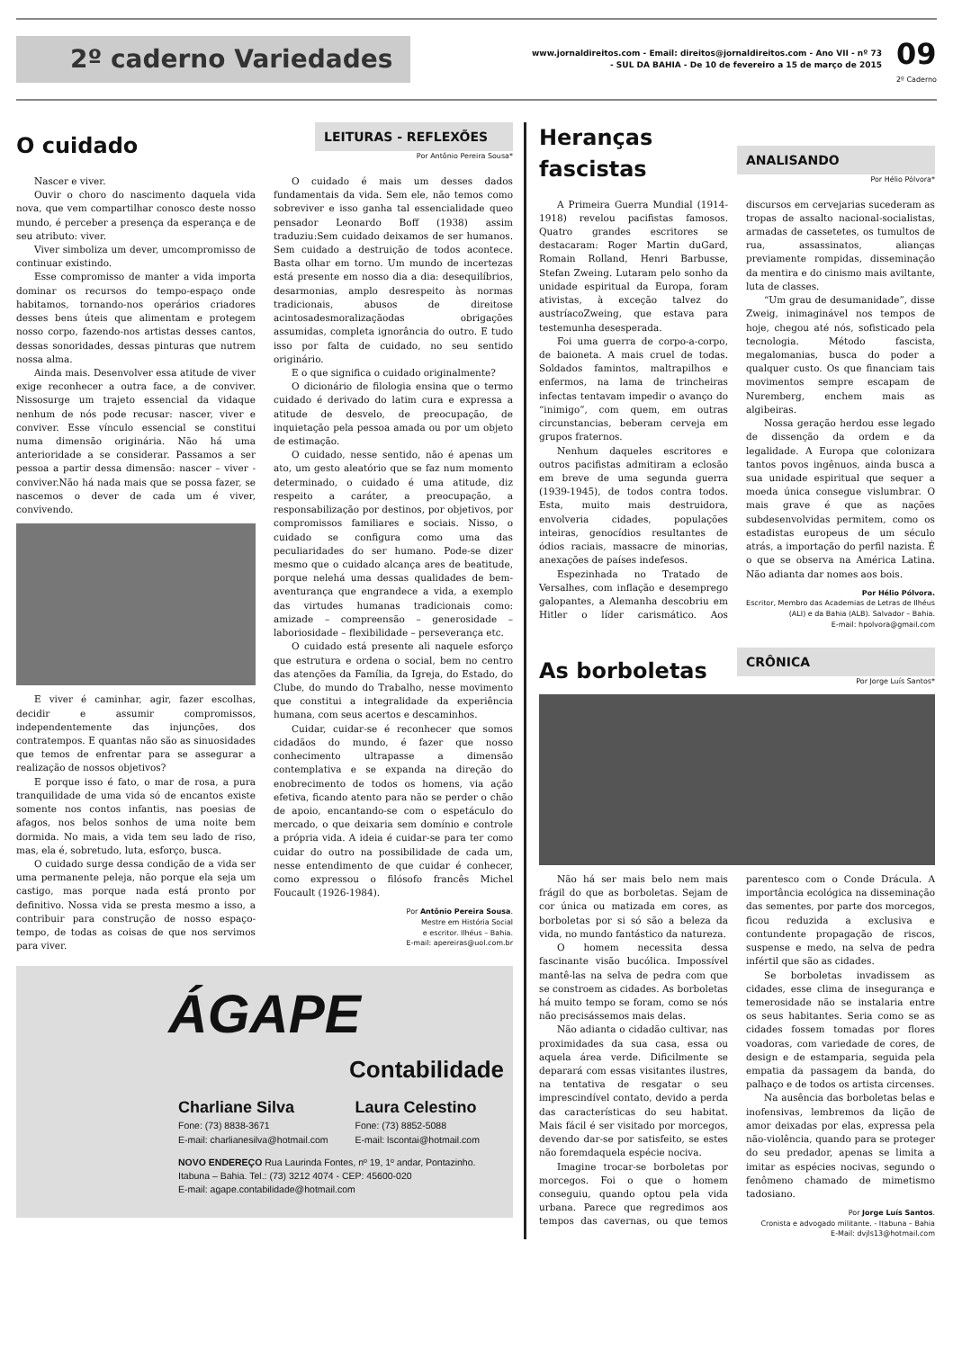2º caderno Variedades
www.jornaldireitos.com - Email: direitos@jornaldireitos.com - Ano VII - nº 73
- SUL DA BAHIA - De 10 de fevereiro a 15 de março de 2015
09
2º Caderno
O cuidado
LEITURAS - REFLEXÕES
Por Antônio Pereira Sousa*
Nascer e viver.
Ouvir o choro do nascimento daquela vida nova, que vem compartilhar conosco deste nosso mundo, é perceber a presença da esperança e de seu atributo: viver.
Viver simboliza um dever, umcompromisso de continuar existindo.
Esse compromisso de manter a vida importa dominar os recursos do tempo-espaço onde habitamos, tornando-nos operários criadores desses bens úteis que alimentam e protegem nosso corpo, fazendo-nos artistas desses cantos, dessas sonoridades, dessas pinturas que nutrem nossa alma.
Ainda mais. Desenvolver essa atitude de viver exige reconhecer a outra face, a de conviver. Nissosurge um trajeto essencial da vidaque nenhum de nós pode recusar: nascer, viver e conviver. Esse vínculo essencial se constitui numa dimensão originária. Não há uma anterioridade a se considerar. Passamos a ser pessoa a partir dessa dimensão: nascer – viver - conviver.Não há nada mais que se possa fazer, se nascemos o dever de cada um é viver, convivendo.
E viver é caminhar, agir, fazer escolhas, decidir e assumir compromissos, independentemente das injunções, dos contratempos. E quantas não são as sinuosidades que temos de enfrentar para se assegurar a realização de nossos objetivos?
E porque isso é fato, o mar de rosa, a pura tranquilidade de uma vida só de encantos existe somente nos contos infantis, nas poesias de afagos, nos belos sonhos de uma noite bem dormida. No mais, a vida tem seu lado de riso, mas, ela é, sobretudo, luta, esforço, busca.
O cuidado surge dessa condição de a vida ser uma permanente peleja, não porque ela seja um castigo, mas porque nada está pronto por definitivo. Nossa vida se presta mesmo a isso, a contribuir para construção de nosso espaço-tempo, de todas as coisas de que nos servimos para viver.
O cuidado é mais um desses dados fundamentais da vida. Sem ele, não temos como sobreviver e isso ganha tal essencialidade queo pensador Leonardo Boff (1938) assim traduziu:Sem cuidado deixamos de ser humanos. Sem cuidado a destruição de todos acontece. Basta olhar em torno. Um mundo de incertezas está presente em nosso dia a dia: desequilíbrios, desarmonias, amplo desrespeito às normas tradicionais, abusos de direitose acintosadesmoralizaçãodas obrigações assumidas, completa ignorância do outro. E tudo isso por falta de cuidado, no seu sentido originário.
E o que significa o cuidado originalmente?
O dicionário de filologia ensina que o termo cuidado é derivado do latim cura e expressa a atitude de desvelo, de preocupação, de inquietação pela pessoa amada ou por um objeto de estimação.
O cuidado, nesse sentido, não é apenas um ato, um gesto aleatório que se faz num momento determinado, o cuidado é uma atitude, diz respeito a caráter, a preocupação, a responsabilização por destinos, por objetivos, por compromissos familiares e sociais. Nisso, o cuidado se configura como uma das peculiaridades do ser humano. Pode-se dizer mesmo que o cuidado alcança ares de beatitude, porque nelehá uma dessas qualidades de bem-aventurança que engrandece a vida, a exemplo das virtudes humanas tradicionais como: amizade – compreensão – generosidade – laboriosidade – flexibilidade – perseverança etc.
O cuidado está presente ali naquele esforço que estrutura e ordena o social, bem no centro das atenções da Família, da Igreja, do Estado, do Clube, do mundo do Trabalho, nesse movimento que constitui a integralidade da experiência humana, com seus acertos e descaminhos.
Cuidar, cuidar-se é reconhecer que somos cidadãos do mundo, é fazer que nosso conhecimento ultrapasse a dimensão contemplativa e se expanda na direção do enobrecimento de todos os homens, via ação efetiva, ficando atento para não se perder o chão de apoio, encantando-se com o espetáculo do mercado, o que deixaria sem domínio e controle a própria vida. A ideia é cuidar-se para ter como cuidar do outro na possibilidade de cada um, nesse entendimento de que cuidar é conhecer, como expressou o filósofo francês Michel Foucault (1926-1984).
Por Antônio Pereira Sousa.
Mestre em História Social
e escritor. Ilhéus – Bahia.
E-mail: apereiras@uol.com.br
ÁGAPE
Contabilidade
Charliane Silva
Fone: (73) 8838-3671
E-mail: charlianesilva@hotmail.com
Laura Celestino
Fone: (73) 8852-5088
E-mail: lscontai@hotmail.com
NOVO ENDEREÇO Rua Laurinda Fontes, nº 19, 1º andar, Pontazinho.
Itabuna – Bahia. Tel.: (73) 3212 4074 - CEP: 45600-020
E-mail: agape.contabilidade@hotmail.com
Heranças fascistas
ANALISANDO
Por Hélio Pólvora*
A Primeira Guerra Mundial (1914-1918) revelou pacifistas famosos. Quatro grandes escritores se destacaram: Roger Martin duGard, Romain Rolland, Henri Barbusse, Stefan Zweing. Lutaram pelo sonho da unidade espiritual da Europa, foram ativistas, à exceção talvez do austríacoZweing, que estava para testemunha desesperada.
Foi uma guerra de corpo-a-corpo, de baioneta. A mais cruel de todas. Soldados famintos, maltrapilhos e enfermos, na lama de trincheiras infectas tentavam impedir o avanço do “inimigo”, com quem, em outras circunstancias, beberam cerveja em grupos fraternos.
Nenhum daqueles escritores e outros pacifistas admitiram a eclosão em breve de uma segunda guerra (1939-1945), de todos contra todos. Esta, muito mais destruidora, envolveria cidades, populações inteiras, genocídios resultantes de ódios raciais, massacre de minorias, anexações de países indefesos.
Espezinhada no Tratado de Versalhes, com inflação e desemprego galopantes, a Alemanha descobriu em Hitler o líder carismático. Aos discursos em cervejarias sucederam as tropas de assalto nacional-socialistas, armadas de cassetetes, os tumultos de rua, assassinatos, alianças previamente rompidas, disseminação da mentira e do cinismo mais aviltante, luta de classes.
“Um grau de desumanidade”, disse Zweig, inimaginável nos tempos de hoje, chegou até nós, sofisticado pela tecnologia. Método fascista, megalomanias, busca do poder a qualquer custo. Os que financiam tais movimentos sempre escapam de Nuremberg, enchem mais as algibeiras.
Nossa geração herdou esse legado de dissenção da ordem e da legalidade. A Europa que colonizara tantos povos ingênuos, ainda busca a sua unidade espiritual que sequer a moeda única consegue vislumbrar. O mais grave é que as nações subdesenvolvidas permitem, como os estadistas europeus de um século atrás, a importação do perfil nazista. É o que se observa na América Latina. Não adianta dar nomes aos bois.
Por Hélio Pólvora.
Escritor, Membro das Academias de Letras de Ilhéus (ALI) e da Bahia (ALB). Salvador – Bahia.
E-mail: hpolvora@gmail.com
As borboletas
CRÔNICA
Por Jorge Luís Santos*
Não há ser mais belo nem mais frágil do que as borboletas. Sejam de cor única ou matizada em cores, as borboletas por si só são a beleza da vida, no mundo fantástico da natureza.
O homem necessita dessa fascinante visão bucólica. Impossível mantê-las na selva de pedra com que se constroem as cidades. As borboletas há muito tempo se foram, como se nós não precisássemos mais delas.
Não adianta o cidadão cultivar, nas proximidades da sua casa, essa ou aquela área verde. Dificilmente se deparará com essas visitantes ilustres, na tentativa de resgatar o seu imprescindível contato, devido a perda das características do seu habitat. Mais fácil é ser visitado por morcegos, devendo dar-se por satisfeito, se estes não foremdaquela espécie nociva.
Imagine trocar-se borboletas por morcegos. Foi o que o homem conseguiu, quando optou pela vida urbana. Parece que regredimos aos tempos das cavernas, ou que temos parentesco com o Conde Drácula. A importância ecológica na disseminação das sementes, por parte dos morcegos, ficou reduzida a exclusiva e contundente propagação de riscos, suspense e medo, na selva de pedra infértil que são as cidades.
Se borboletas invadissem as cidades, esse clima de insegurança e temerosidade não se instalaria entre os seus habitantes. Seria como se as cidades fossem tomadas por flores voadoras, com variedade de cores, de design e de estamparia, seguida pela empatia da passagem da banda, do palhaço e de todos os artista circenses.
Na ausência das borboletas belas e inofensivas, lembremos da lição de amor deixadas por elas, expressa pela não-violência, quando para se proteger do seu predador, apenas se limita a imitar as espécies nocivas, segundo o fenômeno chamado de mimetismo tadosiano.
Por Jorge Luís Santos.
Cronista e advogado militante. - Itabuna – Bahia
E-Mail: dvjls13@hotmail.com